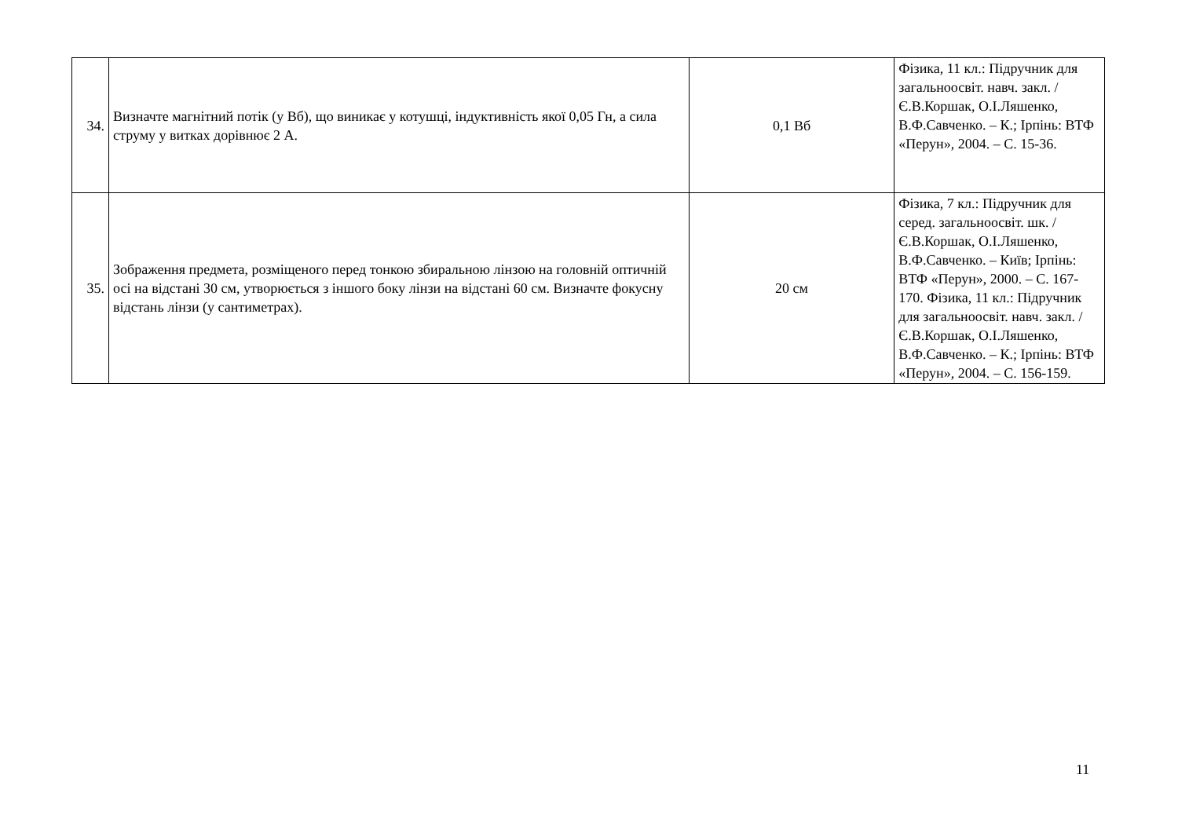| 34. | Визначте магнітний потік (у Вб), що виникає у котушці, індуктивність якої 0,05 Гн, а сила струму у витках дорівнює 2 А. | 0,1 Вб | Фізика, 11 кл.: Підручник для загальноосвіт. навч. закл. / Є.В.Коршак, О.І.Ляшенко, В.Ф.Савченко. – К.; Ірпінь: ВТФ «Перун», 2004. – С. 15-36. |
| 35. | Зображення предмета, розміщеного перед тонкою збиральною лінзою на головній оптичній осі на відстані 30 см, утворюється з іншого боку лінзи на відстані 60 см. Визначте фокусну відстань лінзи (у сантиметрах). | 20 см | Фізика, 7 кл.: Підручник для серед. загальноосвіт. шк. / Є.В.Коршак, О.І.Ляшенко, В.Ф.Савченко. – Київ; Ірпінь: ВТФ «Перун», 2000. – С. 167-170. Фізика, 11 кл.: Підручник для загальноосвіт. навч. закл. / Є.В.Коршак, О.І.Ляшенко, В.Ф.Савченко. – К.; Ірпінь: ВТФ «Перун», 2004. – С. 156-159. |
11